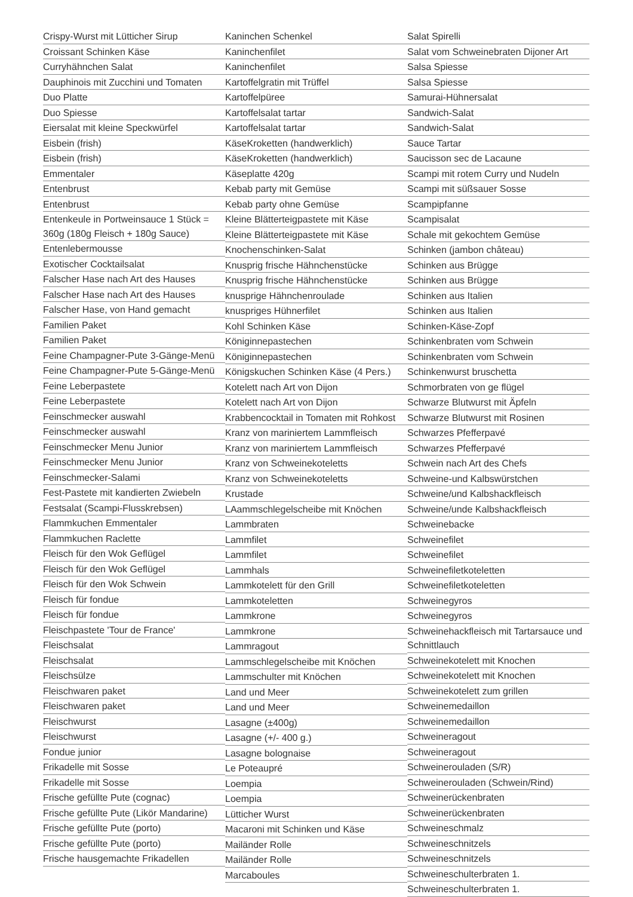Crispy-Wurst mit Lütticher Sirup
Croissant Schinken Käse
Curryhähnchen Salat
Dauphinois mit Zucchini und Tomaten
Duo Platte
Duo Spiesse
Eiersalat mit kleine Speckwürfel
Eisbein (frish)
Eisbein (frish)
Emmentaler
Entenbrust
Entenbrust
Entenkeule in Portweinsauce 1 Stück = 360g (180g Fleisch + 180g Sauce)
Entenlebermousse
Exotischer Cocktailsalat
Falscher Hase nach Art des Hauses
Falscher Hase nach Art des Hauses
Falscher Hase, von Hand gemacht
Familien Paket
Familien Paket
Feine Champagner-Pute 3-Gänge-Menü
Feine Champagner-Pute 5-Gänge-Menü
Feine Leberpastete
Feine Leberpastete
Feinschmecker auswahl
Feinschmecker auswahl
Feinschmecker Menu Junior
Feinschmecker Menu Junior
Feinschmecker-Salami
Fest-Pastete mit kandierten Zwiebeln
Festsalat (Scampi-Flusskrebsen)
Flammkuchen Emmentaler
Flammkuchen Raclette
Fleisch für den Wok Geflügel
Fleisch für den Wok Geflügel
Fleisch für den Wok Schwein
Fleisch für fondue
Fleisch für fondue
Fleischpastete 'Tour de France'
Fleischsalat
Fleischsalat
Fleischsülze
Fleischwaren paket
Fleischwaren paket
Fleischwurst
Fleischwurst
Fondue junior
Frikadelle mit Sosse
Frikadelle mit Sosse
Frische gefüllte Pute (cognac)
Frische gefüllte Pute (Likör Mandarine)
Frische gefüllte Pute (porto)
Frische gefüllte Pute (porto)
Frische hausgemachte Frikadellen
Kaninchen Schenkel
Kaninchenfilet
Kaninchenfilet
Kartoffelgratin mit Trüffel
Kartoffelpüree
Kartoffelsalat tartar
Kartoffelsalat tartar
KäseKroketten (handwerklich)
KäseKroketten (handwerklich)
Käseplatte 420g
Kebab party mit Gemüse
Kebab party ohne Gemüse
Kleine Blätterteigpastete mit Käse
Kleine Blätterteigpastete mit Käse
Knochenschinken-Salat
Knusprig frische Hähnchenstücke
Knusprig frische Hähnchenstücke
knusprige Hähnchenroulade
knuspriges Hühnerfilet
Kohl Schinken Käse
Königinnepastechen
Königinnepastechen
Königskuchen Schinken Käse (4 Pers.)
Kotelett nach Art von Dijon
Kotelett nach Art von Dijon
Krabbencocktail in Tomaten mit Rohkost
Kranz von mariniertem Lammfleisch
Kranz von mariniertem Lammfleisch
Kranz von Schweinekoteletts
Kranz von Schweinekoteletts
Krustade
LAammschlegelscheibe mit Knöchen
Lammbraten
Lammfilet
Lammfilet
Lammhals
Lammkotelett für den Grill
Lammkoteletten
Lammkrone
Lammkrone
Lammragout
Lammschlegelscheibe mit Knöchen
Lammschulter mit Knöchen
Land und Meer
Land und Meer
Lasagne (±400g)
Lasagne (+/- 400 g.)
Lasagne bolognaise
Le Poteaupré
Loempia
Loempia
Lütticher Wurst
Macaroni mit Schinken und Käse
Mailänder Rolle
Mailänder Rolle
Marcaboules
Salat Spirelli
Salat vom Schweinebraten Dijoner Art
Salsa Spiesse
Salsa Spiesse
Samurai-Hühnersalat
Sandwich-Salat
Sandwich-Salat
Sauce Tartar
Saucisson sec de Lacaune
Scampi mit rotem Curry und Nudeln
Scampi mit süßsauer Sosse
Scampipfanne
Scampisalat
Schale mit gekochtem Gemüse
Schinken (jambon château)
Schinken aus Brügge
Schinken aus Brügge
Schinken aus Italien
Schinken aus Italien
Schinken-Käse-Zopf
Schinkenbraten vom Schwein
Schinkenbraten vom Schwein
Schinkenwurst bruschetta
Schmorbraten von ge flügel
Schwarze Blutwurst mit Äpfeln
Schwarze Blutwurst mit Rosinen
Schwarzes Pfefferpavé
Schwarzes Pfefferpavé
Schwein nach Art des Chefs
Schweine-und Kalbswürstchen
Schweine/und Kalbshackfleisch
Schweine/unde Kalbshackfleisch
Schweinebacke
Schweinefilet
Schweinefilet
Schweinefiletkoteletten
Schweinefiletkoteletten
Schweinegyros
Schweinegyros
Schweinehackfleisch mit Tartarsauce und Schnittlauch
Schweinekotelett mit Knochen
Schweinekotelett mit Knochen
Schweinekotelett zum grillen
Schweinemedaillon
Schweinemedaillon
Schweineragout
Schweineragout
Schweinerouladen (S/R)
Schweinerouladen (Schwein/Rind)
Schweinerückenbraten
Schweinerückenbraten
Schweineschmalz
Schweineschnitzels
Schweineschnitzels
Schweineschulterbraten 1.
Schweineschulterbraten 1.